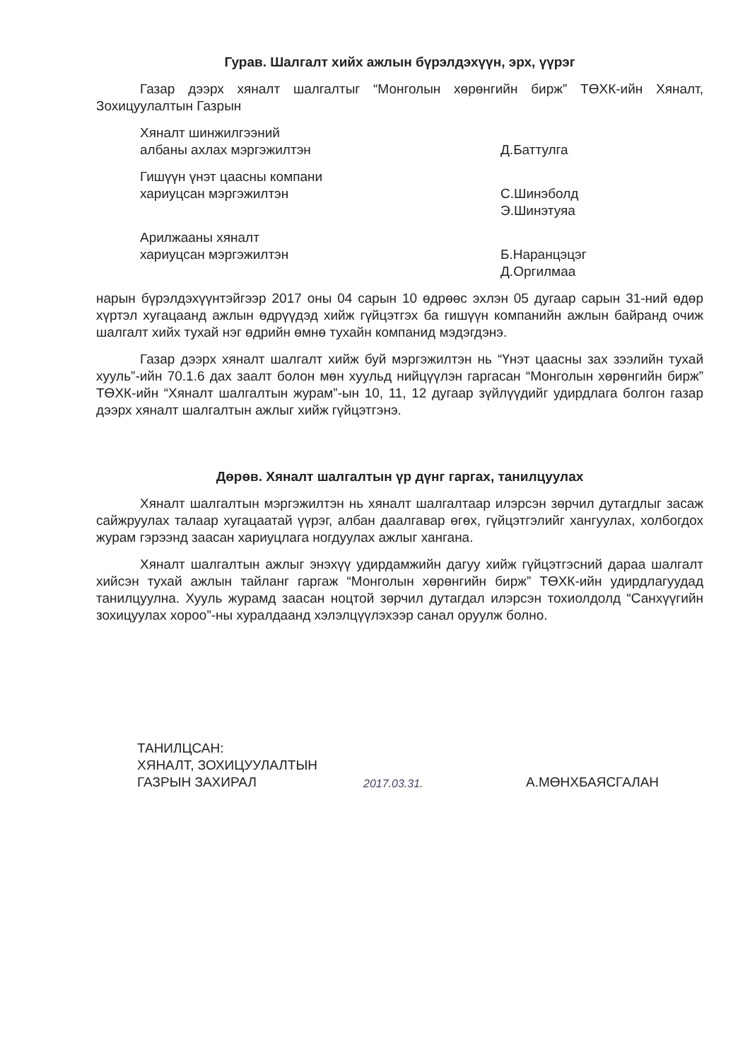Гурав. Шалгалт хийх ажлын бүрэлдэхүүн, эрх, үүрэг
Газар дээрх хяналт шалгалтыг “Монголын хөрөнгийн бирж” ТӨХК-ийн Хяналт, Зохицуулалтын Газрын
Хяналт шинжилгээний
албаны ахлах мэргэжилтэн
Д.Баттулга
Гишүүн үнэт цаасны компани
хариуцсан мэргэжилтэн
С.Шинэболд
Э.Шинэтуяа
Арилжааны хяналт
хариуцсан мэргэжилтэн
Б.Наранцэцэг
Д.Оргилмаа
нарын бүрэлдэхүүнтэйгээр 2017 оны 04 сарын 10 өдрөөс эхлэн 05 дугаар сарын 31-ний өдөр хүртэл хугацаанд ажлын өдрүүдэд хийж гүйцэтгэх ба гишүүн компанийн ажлын байранд очиж шалгалт хийх тухай нэг өдрийн өмнө тухайн компанид мэдэгдэнэ.
Газар дээрх хяналт шалгалт хийж буй мэргэжилтэн нь “Үнэт цаасны зах зээлийн тухай хууль”-ийн 70.1.6 дах заалт болон мөн хуульд нийцүүлэн гаргасан “Монголын хөрөнгийн бирж” ТӨХК-ийн “Хяналт шалгалтын журам”-ын 10, 11, 12 дугаар зүйлүүдийг удирдлага болгон газар дээрх хяналт шалгалтын ажлыг хийж гүйцэтгэнэ.
Дөрөв. Хяналт шалгалтын үр дүнг гаргах, танилцуулах
Хяналт шалгалтын мэргэжилтэн нь хяналт шалгалтаар илэрсэн зөрчил дутагдлыг засаж сайжруулах талаар хугацаатай үүрэг, албан даалгавар өгөх, гүйцэтгэлийг хангуулах, холбогдох журам гэрээнд заасан хариуцлага ногдуулах ажлыг хангана.
Хяналт шалгалтын ажлыг энэхүү удирдамжийн дагуу хийж гүйцэтгэсний дараа шалгалт хийсэн тухай ажлын тайланг гаргаж “Монголын хөрөнгийн бирж” ТӨХК-ийн удирдлагуудад танилцуулна. Хууль журамд заасан ноцтой зөрчил дутагдал илэрсэн тохиолдолд “Санхүүгийн зохицуулах хороо”-ны хуралдаанд хэлэлцүүлэхээр санал оруулж болно.
ТАНИЛЦСАН:
ХЯНАЛТ, ЗОХИЦУУЛАЛТЫН
ГАЗРЫН ЗАХИРАЛ
2017.03.31.
А.МӨНХБАЯСГАЛАН